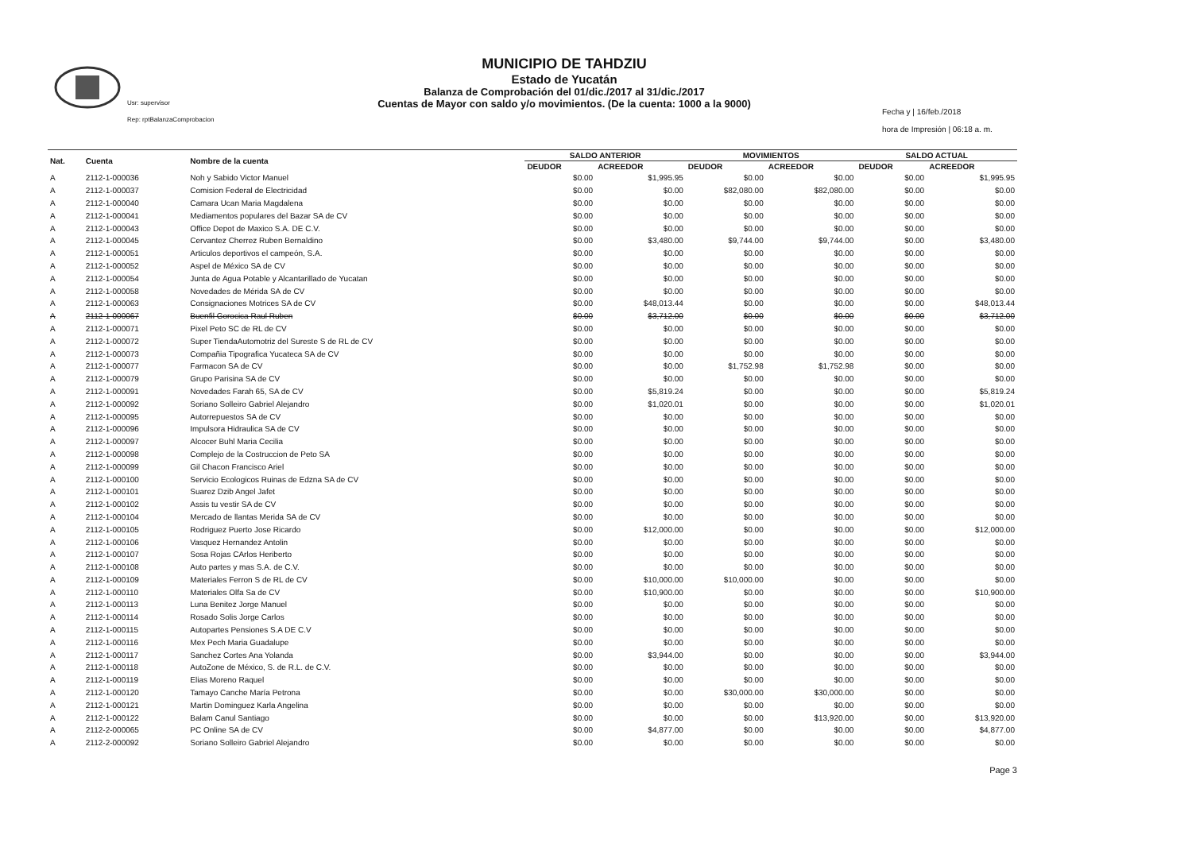Usr: supervisor
Rep: rptBalanzaComprobacion
MUNICIPIO DE TAHDZIU
Estado de Yucatán
Balanza de Comprobación del 01/dic./2017 al 31/dic./2017
Cuentas de Mayor con saldo y/o movimientos. (De la cuenta: 1000 a la 9000)
Fecha y | 16/feb./2018
hora de Impresión | 06:18 a. m.
| Nat. | Cuenta | Nombre de la cuenta | SALDO ANTERIOR | | MOVIMIENTOS | | SALDO ACTUAL | |
| --- | --- | --- | --- | --- | --- | --- | --- | --- |
| | | | DEUDOR | ACREEDOR | DEUDOR | ACREEDOR | DEUDOR | ACREEDOR |
| A | 2112-1-000036 | Noh y Sabido Victor Manuel | $0.00 | $1,995.95 | $0.00 | $0.00 | $0.00 | $1,995.95 |
| A | 2112-1-000037 | Comision Federal de Electricidad | $0.00 | $0.00 | $82,080.00 | $82,080.00 | $0.00 | $0.00 |
| A | 2112-1-000040 | Camara Ucan Maria Magdalena | $0.00 | $0.00 | $0.00 | $0.00 | $0.00 | $0.00 |
| A | 2112-1-000041 | Mediamentos populares del Bazar SA de CV | $0.00 | $0.00 | $0.00 | $0.00 | $0.00 | $0.00 |
| A | 2112-1-000043 | Office Depot de Maxico S.A. DE C.V. | $0.00 | $0.00 | $0.00 | $0.00 | $0.00 | $0.00 |
| A | 2112-1-000045 | Cervantez Cherrez Ruben Bernaldino | $0.00 | $3,480.00 | $9,744.00 | $9,744.00 | $0.00 | $3,480.00 |
| A | 2112-1-000051 | Articulos deportivos el campeón, S.A. | $0.00 | $0.00 | $0.00 | $0.00 | $0.00 | $0.00 |
| A | 2112-1-000052 | Aspel de México SA de CV | $0.00 | $0.00 | $0.00 | $0.00 | $0.00 | $0.00 |
| A | 2112-1-000054 | Junta de Agua Potable y Alcantarillado de Yucatan | $0.00 | $0.00 | $0.00 | $0.00 | $0.00 | $0.00 |
| A | 2112-1-000058 | Novedades de Mérida SA de CV | $0.00 | $0.00 | $0.00 | $0.00 | $0.00 | $0.00 |
| A | 2112-1-000063 | Consignaciones Motrices SA de CV | $0.00 | $48,013.44 | $0.00 | $0.00 | $0.00 | $48,013.44 |
| A | 2112-1-000067 | Buenfil Gorocica Raul Ruben | $0.00 | $3,712.00 | $0.00 | $0.00 | $0.00 | $3,712.00 |
| A | 2112-1-000071 | Pixel Peto SC de RL de CV | $0.00 | $0.00 | $0.00 | $0.00 | $0.00 | $0.00 |
| A | 2112-1-000072 | Super TiendaAutomotriz del Sureste S de RL de CV | $0.00 | $0.00 | $0.00 | $0.00 | $0.00 | $0.00 |
| A | 2112-1-000073 | Compañia Tipografica Yucateca SA de CV | $0.00 | $0.00 | $0.00 | $0.00 | $0.00 | $0.00 |
| A | 2112-1-000077 | Farmacon SA de CV | $0.00 | $0.00 | $1,752.98 | $1,752.98 | $0.00 | $0.00 |
| A | 2112-1-000079 | Grupo Parisina SA de CV | $0.00 | $0.00 | $0.00 | $0.00 | $0.00 | $0.00 |
| A | 2112-1-000091 | Novedades Farah 65, SA de CV | $0.00 | $5,819.24 | $0.00 | $0.00 | $0.00 | $5,819.24 |
| A | 2112-1-000092 | Soriano Solleiro Gabriel Alejandro | $0.00 | $1,020.01 | $0.00 | $0.00 | $0.00 | $1,020.01 |
| A | 2112-1-000095 | Autorrepuestos SA de CV | $0.00 | $0.00 | $0.00 | $0.00 | $0.00 | $0.00 |
| A | 2112-1-000096 | Impulsora Hidraulica SA de CV | $0.00 | $0.00 | $0.00 | $0.00 | $0.00 | $0.00 |
| A | 2112-1-000097 | Alcocer Buhl Maria Cecilia | $0.00 | $0.00 | $0.00 | $0.00 | $0.00 | $0.00 |
| A | 2112-1-000098 | Complejo de la Costruccion de Peto SA | $0.00 | $0.00 | $0.00 | $0.00 | $0.00 | $0.00 |
| A | 2112-1-000099 | Gil Chacon Francisco Ariel | $0.00 | $0.00 | $0.00 | $0.00 | $0.00 | $0.00 |
| A | 2112-1-000100 | Servicio Ecologicos Ruinas de Edzna SA de CV | $0.00 | $0.00 | $0.00 | $0.00 | $0.00 | $0.00 |
| A | 2112-1-000101 | Suarez Dzib Angel Jafet | $0.00 | $0.00 | $0.00 | $0.00 | $0.00 | $0.00 |
| A | 2112-1-000102 | Assis tu vestir SA de CV | $0.00 | $0.00 | $0.00 | $0.00 | $0.00 | $0.00 |
| A | 2112-1-000104 | Mercado de llantas Merida SA de CV | $0.00 | $0.00 | $0.00 | $0.00 | $0.00 | $0.00 |
| A | 2112-1-000105 | Rodriguez Puerto Jose Ricardo | $0.00 | $12,000.00 | $0.00 | $0.00 | $0.00 | $12,000.00 |
| A | 2112-1-000106 | Vasquez Hernandez Antolin | $0.00 | $0.00 | $0.00 | $0.00 | $0.00 | $0.00 |
| A | 2112-1-000107 | Sosa Rojas CArlos Heriberto | $0.00 | $0.00 | $0.00 | $0.00 | $0.00 | $0.00 |
| A | 2112-1-000108 | Auto partes y mas S.A. de C.V. | $0.00 | $0.00 | $0.00 | $0.00 | $0.00 | $0.00 |
| A | 2112-1-000109 | Materiales Ferron S de RL de CV | $0.00 | $10,000.00 | $10,000.00 | $0.00 | $0.00 | $0.00 |
| A | 2112-1-000110 | Materiales Olfa Sa de CV | $0.00 | $10,900.00 | $0.00 | $0.00 | $0.00 | $10,900.00 |
| A | 2112-1-000113 | Luna Benitez Jorge Manuel | $0.00 | $0.00 | $0.00 | $0.00 | $0.00 | $0.00 |
| A | 2112-1-000114 | Rosado Solis Jorge Carlos | $0.00 | $0.00 | $0.00 | $0.00 | $0.00 | $0.00 |
| A | 2112-1-000115 | Autopartes Pensiones S.A DE C.V | $0.00 | $0.00 | $0.00 | $0.00 | $0.00 | $0.00 |
| A | 2112-1-000116 | Mex Pech Maria Guadalupe | $0.00 | $0.00 | $0.00 | $0.00 | $0.00 | $0.00 |
| A | 2112-1-000117 | Sanchez Cortes Ana Yolanda | $0.00 | $3,944.00 | $0.00 | $0.00 | $0.00 | $3,944.00 |
| A | 2112-1-000118 | AutoZone de México, S. de R.L. de C.V. | $0.00 | $0.00 | $0.00 | $0.00 | $0.00 | $0.00 |
| A | 2112-1-000119 | Elias Moreno Raquel | $0.00 | $0.00 | $0.00 | $0.00 | $0.00 | $0.00 |
| A | 2112-1-000120 | Tamayo Canche María Petrona | $0.00 | $0.00 | $30,000.00 | $30,000.00 | $0.00 | $0.00 |
| A | 2112-1-000121 | Martin Dominguez Karla Angelina | $0.00 | $0.00 | $0.00 | $0.00 | $0.00 | $0.00 |
| A | 2112-1-000122 | Balam Canul Santiago | $0.00 | $0.00 | $0.00 | $13,920.00 | $0.00 | $13,920.00 |
| A | 2112-2-000065 | PC Online SA de CV | $0.00 | $4,877.00 | $0.00 | $0.00 | $0.00 | $4,877.00 |
| A | 2112-2-000092 | Soriano Solleiro Gabriel Alejandro | $0.00 | $0.00 | $0.00 | $0.00 | $0.00 | $0.00 |
Page 3